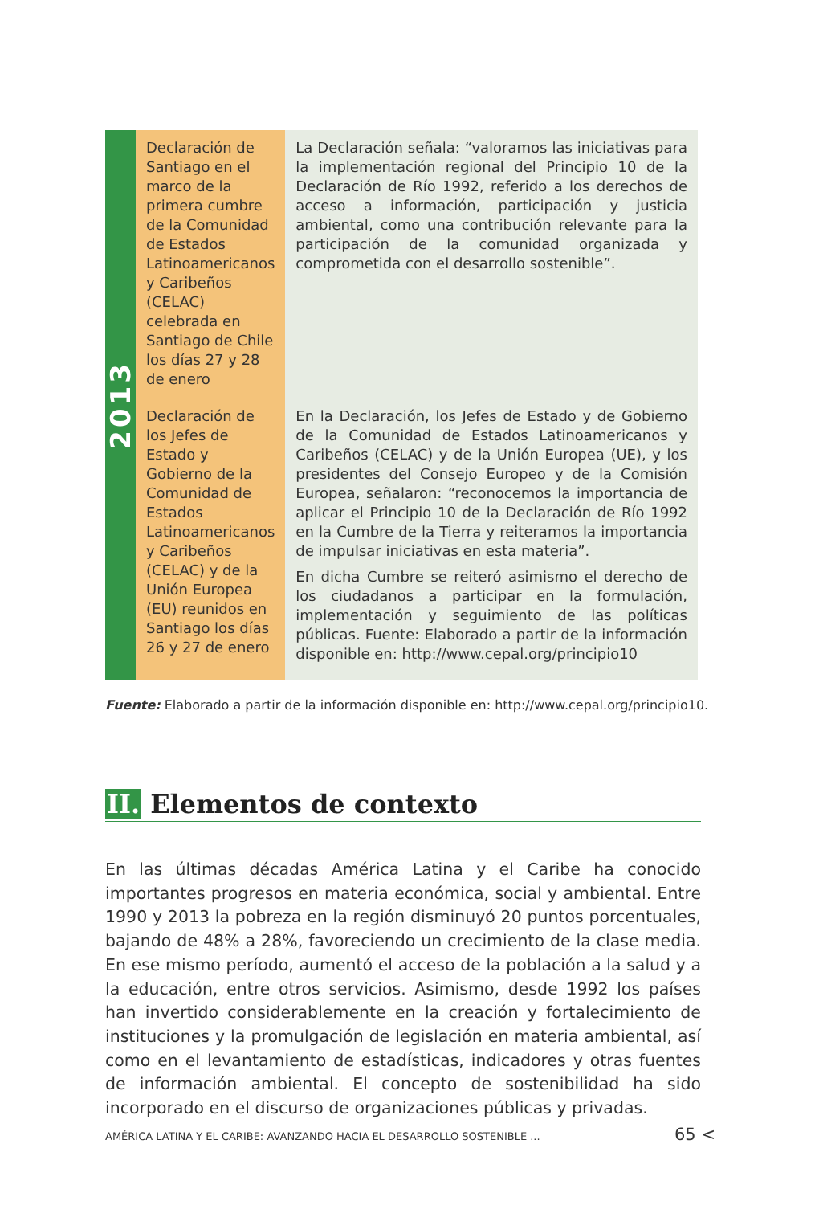| 2013 | Declaración de Santiago en el marco de la primera cumbre de la Comunidad de Estados Latinoamericanos y Caribeños (CELAC) celebrada en Santiago de Chile los días 27 y 28 de enero | La Declaración señala: “valoramos las iniciativas para la implementación regional del Principio 10 de la Declaración de Río 1992, referido a los derechos de acceso a información, participación y justicia ambiental, como una contribución relevante para la participación de la comunidad organizada y comprometida con el desarrollo sostenible”. |
| | Declaración de los Jefes de Estado y Gobierno de la Comunidad de Estados Latinoamericanos y Caribeños (CELAC) y de la Unión Europea (EU) reunidos en Santiago los días 26 y 27 de enero | En la Declaración, los Jefes de Estado y de Gobierno de la Comunidad de Estados Latinoamericanos y Caribeños (CELAC) y de la Unión Europea (UE), y los presidentes del Consejo Europeo y de la Comisión Europea, señalaron: “reconocemos la importancia de aplicar el Principio 10 de la Declaración de Río 1992 en la Cumbre de la Tierra y reiteramos la importancia de impulsar iniciativas en esta materia”. En dicha Cumbre se reiteró asimismo el derecho de los ciudadanos a participar en la formulación, implementación y seguimiento de las políticas públicas. Fuente: Elaborado a partir de la información disponible en: http://www.cepal.org/principio10 |
Fuente: Elaborado a partir de la información disponible en: http://www.cepal.org/principio10.
II. Elementos de contexto
En las últimas décadas América Latina y el Caribe ha conocido importantes progresos en materia económica, social y ambiental. Entre 1990 y 2013 la pobreza en la región disminuyó 20 puntos porcentuales, bajando de 48% a 28%, favoreciendo un crecimiento de la clase media. En ese mismo período, aumentó el acceso de la población a la salud y a la educación, entre otros servicios. Asimismo, desde 1992 los países han invertido considerablemente en la creación y fortalecimiento de instituciones y la promulgación de legislación en materia ambiental, así como en el levantamiento de estadísticas, indicadores y otras fuentes de información ambiental. El concepto de sostenibilidad ha sido incorporado en el discurso de organizaciones públicas y privadas.
AMÉRICA LATINA Y EL CARIBE: AVANZANDO HACIA EL DESARROLLO SOSTENIBLE ... 65 <